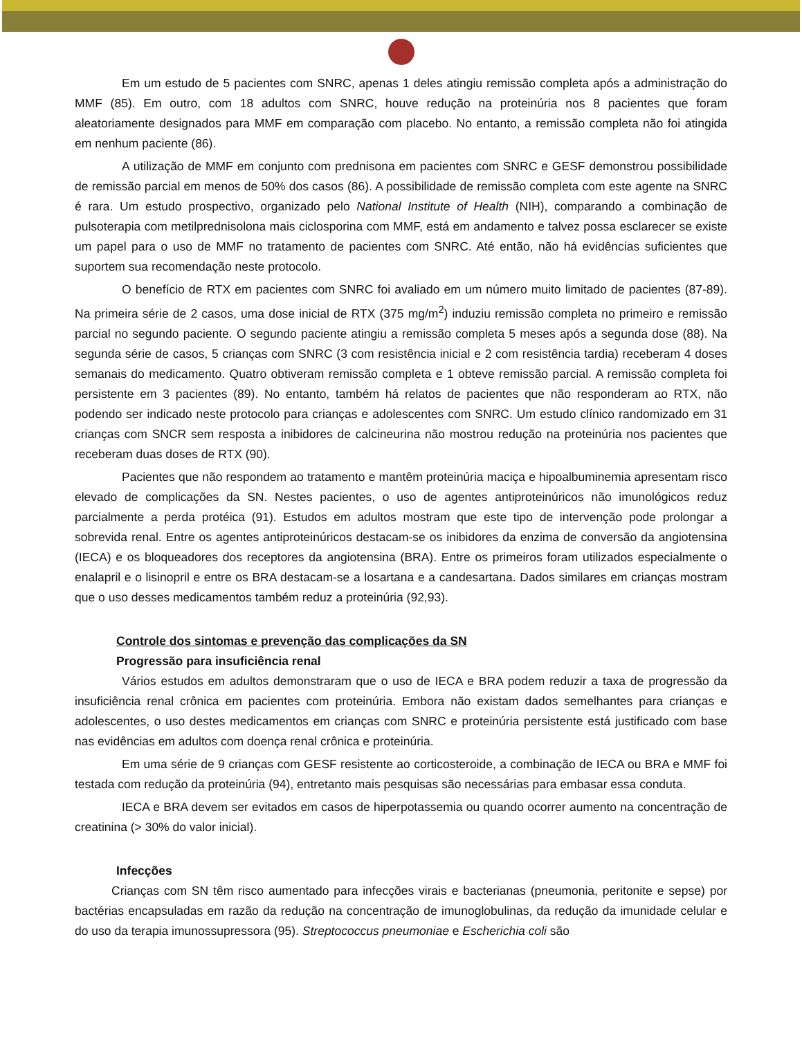Em um estudo de 5 pacientes com SNRC, apenas 1 deles atingiu remissão completa após a administração do MMF (85). Em outro, com 18 adultos com SNRC, houve redução na proteinúria nos 8 pacientes que foram aleatoriamente designados para MMF em comparação com placebo. No entanto, a remissão completa não foi atingida em nenhum paciente (86).
A utilização de MMF em conjunto com prednisona em pacientes com SNRC e GESF demonstrou possibilidade de remissão parcial em menos de 50% dos casos (86). A possibilidade de remissão completa com este agente na SNRC é rara. Um estudo prospectivo, organizado pelo National Institute of Health (NIH), comparando a combinação de pulsoterapia com metilprednisolona mais ciclosporina com MMF, está em andamento e talvez possa esclarecer se existe um papel para o uso de MMF no tratamento de pacientes com SNRC. Até então, não há evidências suficientes que suportem sua recomendação neste protocolo.
O benefício de RTX em pacientes com SNRC foi avaliado em um número muito limitado de pacientes (87-89). Na primeira série de 2 casos, uma dose inicial de RTX (375 mg/m<sup>2</sup>) induziu remissão completa no primeiro e remissão parcial no segundo paciente. O segundo paciente atingiu a remissão completa 5 meses após a segunda dose (88). Na segunda série de casos, 5 crianças com SNRC (3 com resistência inicial e 2 com resistência tardia) receberam 4 doses semanais do medicamento. Quatro obtiveram remissão completa e 1 obteve remissão parcial. A remissão completa foi persistente em 3 pacientes (89). No entanto, também há relatos de pacientes que não responderam ao RTX, não podendo ser indicado neste protocolo para crianças e adolescentes com SNRC. Um estudo clínico randomizado em 31 crianças com SNCR sem resposta a inibidores de calcineurina não mostrou redução na proteinúria nos pacientes que receberam duas doses de RTX (90).
Pacientes que não respondem ao tratamento e mantêm proteinúria maciça e hipoalbuminemia apresentam risco elevado de complicações da SN. Nestes pacientes, o uso de agentes antiproteinúricos não imunológicos reduz parcialmente a perda protéica (91). Estudos em adultos mostram que este tipo de intervenção pode prolongar a sobrevida renal. Entre os agentes antiproteinúricos destacam-se os inibidores da enzima de conversão da angiotensina (IECA) e os bloqueadores dos receptores da angiotensina (BRA). Entre os primeiros foram utilizados especialmente o enalapril e o lisinopril e entre os BRA destacam-se a losartana e a candesartana. Dados similares em crianças mostram que o uso desses medicamentos também reduz a proteinúria (92,93).
Controle dos sintomas e prevenção das complicações da SN
Progressão para insuficiência renal
Vários estudos em adultos demonstraram que o uso de IECA e BRA podem reduzir a taxa de progressão da insuficiência renal crônica em pacientes com proteinúria. Embora não existam dados semelhantes para crianças e adolescentes, o uso destes medicamentos em crianças com SNRC e proteinúria persistente está justificado com base nas evidências em adultos com doença renal crônica e proteinúria.
Em uma série de 9 crianças com GESF resistente ao corticosteroide, a combinação de IECA ou BRA e MMF foi testada com redução da proteinúria (94), entretanto mais pesquisas são necessárias para embasar essa conduta.
IECA e BRA devem ser evitados em casos de hiperpotassemia ou quando ocorrer aumento na concentração de creatinina (> 30% do valor inicial).
Infecções
Crianças com SN têm risco aumentado para infecções virais e bacterianas (pneumonia, peritonite e sepse) por bactérias encapsuladas em razão da redução na concentração de imunoglobulinas, da redução da imunidade celular e do uso da terapia imunossupressora (95). Streptococcus pneumoniae e Escherichia coli são